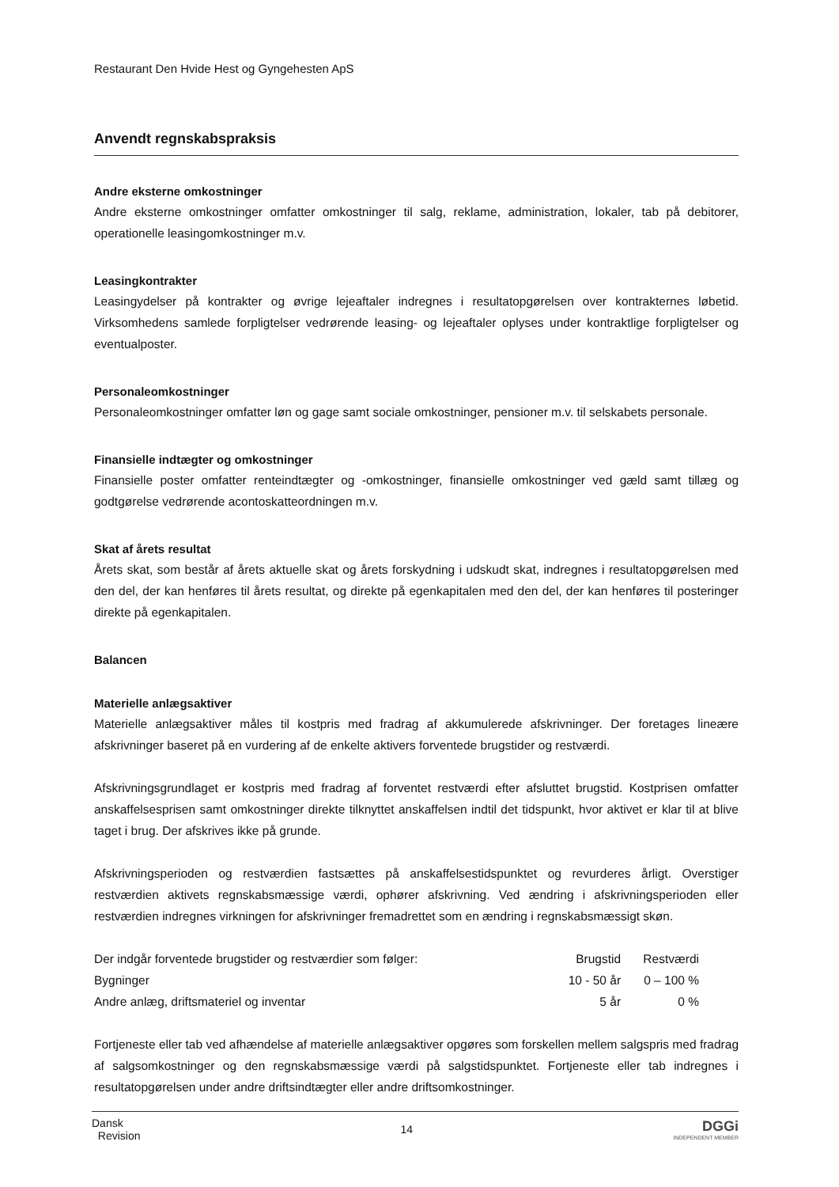Restaurant Den Hvide Hest og Gyngehesten ApS
Anvendt regnskabspraksis
Andre eksterne omkostninger
Andre eksterne omkostninger omfatter omkostninger til salg, reklame, administration, lokaler, tab på debitorer, operationelle leasingomkostninger m.v.
Leasingkontrakter
Leasingydelser på kontrakter og øvrige lejeaftaler indregnes i resultatopgørelsen over kontrakternes løbetid. Virksomhedens samlede forpligtelser vedrørende leasing- og lejeaftaler oplyses under kontraktlige forpligtelser og eventualposter.
Personaleomkostninger
Personaleomkostninger omfatter løn og gage samt sociale omkostninger, pensioner m.v. til selskabets personale.
Finansielle indtægter og omkostninger
Finansielle poster omfatter renteindtægter og -omkostninger, finansielle omkostninger ved gæld samt tillæg og godtgørelse vedrørende acontoskatteordningen m.v.
Skat af årets resultat
Årets skat, som består af årets aktuelle skat og årets forskydning i udskudt skat, indregnes i resultatopgørelsen med den del, der kan henføres til årets resultat, og direkte på egenkapitalen med den del, der kan henføres til posteringer direkte på egenkapitalen.
Balancen
Materielle anlægsaktiver
Materielle anlægsaktiver måles til kostpris med fradrag af akkumulerede afskrivninger. Der foretages lineære afskrivninger baseret på en vurdering af de enkelte aktivers forventede brugstider og restværdi.
Afskrivningsgrundlaget er kostpris med fradrag af forventet restværdi efter afsluttet brugstid. Kostprisen omfatter anskaffelsesprisen samt omkostninger direkte tilknyttet anskaffelsen indtil det tidspunkt, hvor aktivet er klar til at blive taget i brug. Der afskrives ikke på grunde.
Afskrivningsperioden og restværdien fastsættes på anskaffelsestidspunktet og revurderes årligt. Overstiger restværdien aktivets regnskabsmæssige værdi, ophører afskrivning. Ved ændring i afskrivningsperioden eller restværdien indregnes virkningen for afskrivninger fremadrettet som en ændring i regnskabsmæssigt skøn.
| Der indgår forventede brugstider og restværdier som følger: | Brugstid | Restværdi |
| --- | --- | --- |
| Bygninger | 10 - 50 år | 0 – 100 % |
| Andre anlæg, driftsmateriel og inventar | 5 år | 0 % |
Fortjeneste eller tab ved afhændelse af materielle anlægsaktiver opgøres som forskellen mellem salgspris med fradrag af salgsomkostninger og den regnskabsmæssige værdi på salgstidspunktet. Fortjeneste eller tab indregnes i resultatopgørelsen under andre driftsindtægter eller andre driftsomkostninger.
Dansk
Revision
14
DGGi
INDEPENDENT MEMBER